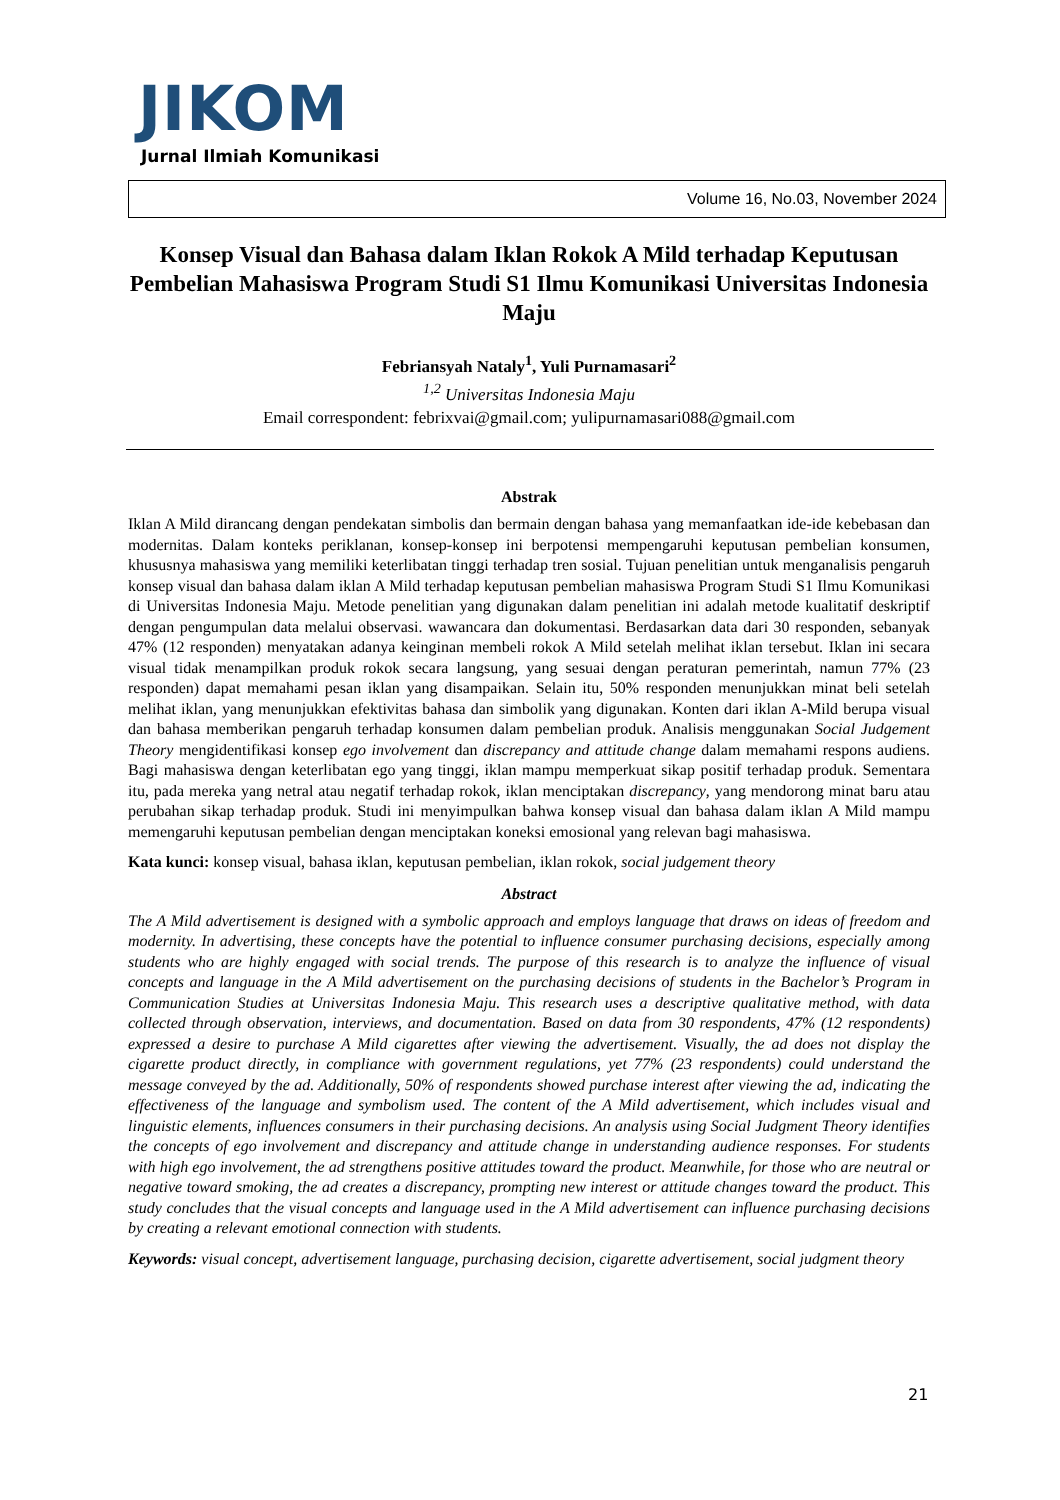JIKOM
Jurnal Ilmiah Komunikasi
Volume 16, No.03, November 2024
Konsep Visual dan Bahasa dalam Iklan Rokok A Mild terhadap Keputusan Pembelian Mahasiswa Program Studi S1 Ilmu Komunikasi Universitas Indonesia Maju
Febriansyah Nataly<sup>1</sup>, Yuli Purnamasari<sup>2</sup>
<sup>1,2</sup> Universitas Indonesia Maju
Email correspondent: febrixvai@gmail.com; yulipurnamasari088@gmail.com
Abstrak
Iklan A Mild dirancang dengan pendekatan simbolis dan bermain dengan bahasa yang memanfaatkan ide-ide kebebasan dan modernitas. Dalam konteks periklanan, konsep-konsep ini berpotensi mempengaruhi keputusan pembelian konsumen, khususnya mahasiswa yang memiliki keterlibatan tinggi terhadap tren sosial. Tujuan penelitian untuk menganalisis pengaruh konsep visual dan bahasa dalam iklan A Mild terhadap keputusan pembelian mahasiswa Program Studi S1 Ilmu Komunikasi di Universitas Indonesia Maju. Metode penelitian yang digunakan dalam penelitian ini adalah metode kualitatif deskriptif dengan pengumpulan data melalui observasi. wawancara dan dokumentasi. Berdasarkan data dari 30 responden, sebanyak 47% (12 responden) menyatakan adanya keinginan membeli rokok A Mild setelah melihat iklan tersebut. Iklan ini secara visual tidak menampilkan produk rokok secara langsung, yang sesuai dengan peraturan pemerintah, namun 77% (23 responden) dapat memahami pesan iklan yang disampaikan. Selain itu, 50% responden menunjukkan minat beli setelah melihat iklan, yang menunjukkan efektivitas bahasa dan simbolik yang digunakan. Konten dari iklan A-Mild berupa visual dan bahasa memberikan pengaruh terhadap konsumen dalam pembelian produk. Analisis menggunakan Social Judgement Theory mengidentifikasi konsep ego involvement dan discrepancy and attitude change dalam memahami respons audiens. Bagi mahasiswa dengan keterlibatan ego yang tinggi, iklan mampu memperkuat sikap positif terhadap produk. Sementara itu, pada mereka yang netral atau negatif terhadap rokok, iklan menciptakan discrepancy, yang mendorong minat baru atau perubahan sikap terhadap produk. Studi ini menyimpulkan bahwa konsep visual dan bahasa dalam iklan A Mild mampu memengaruhi keputusan pembelian dengan menciptakan koneksi emosional yang relevan bagi mahasiswa.
Kata kunci: konsep visual, bahasa iklan, keputusan pembelian, iklan rokok, social judgement theory
Abstract
The A Mild advertisement is designed with a symbolic approach and employs language that draws on ideas of freedom and modernity. In advertising, these concepts have the potential to influence consumer purchasing decisions, especially among students who are highly engaged with social trends. The purpose of this research is to analyze the influence of visual concepts and language in the A Mild advertisement on the purchasing decisions of students in the Bachelor’s Program in Communication Studies at Universitas Indonesia Maju. This research uses a descriptive qualitative method, with data collected through observation, interviews, and documentation. Based on data from 30 respondents, 47% (12 respondents) expressed a desire to purchase A Mild cigarettes after viewing the advertisement. Visually, the ad does not display the cigarette product directly, in compliance with government regulations, yet 77% (23 respondents) could understand the message conveyed by the ad. Additionally, 50% of respondents showed purchase interest after viewing the ad, indicating the effectiveness of the language and symbolism used. The content of the A Mild advertisement, which includes visual and linguistic elements, influences consumers in their purchasing decisions. An analysis using Social Judgment Theory identifies the concepts of ego involvement and discrepancy and attitude change in understanding audience responses. For students with high ego involvement, the ad strengthens positive attitudes toward the product. Meanwhile, for those who are neutral or negative toward smoking, the ad creates a discrepancy, prompting new interest or attitude changes toward the product. This study concludes that the visual concepts and language used in the A Mild advertisement can influence purchasing decisions by creating a relevant emotional connection with students.
Keywords: visual concept, advertisement language, purchasing decision, cigarette advertisement, social judgment theory
21